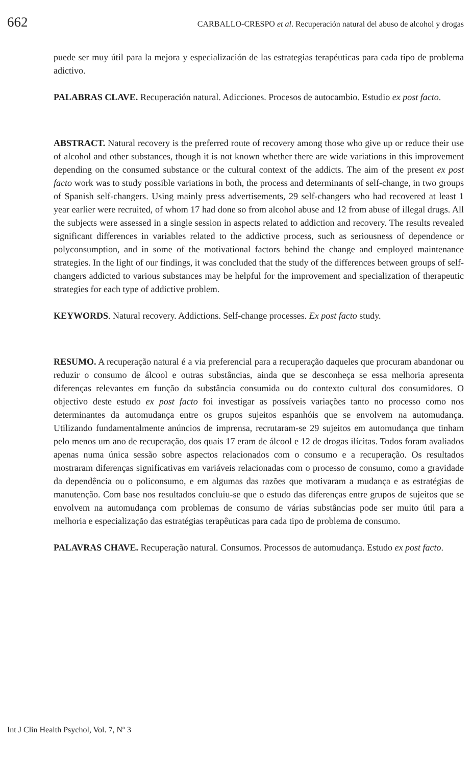662 CARBALLO-CRESPO et al. Recuperación natural del abuso de alcohol y drogas
puede ser muy útil para la mejora y especialización de las estrategias terapéuticas para cada tipo de problema adictivo.
PALABRAS CLAVE. Recuperación natural. Adicciones. Procesos de autocambio. Estudio ex post facto.
ABSTRACT. Natural recovery is the preferred route of recovery among those who give up or reduce their use of alcohol and other substances, though it is not known whether there are wide variations in this improvement depending on the consumed substance or the cultural context of the addicts. The aim of the present ex post facto work was to study possible variations in both, the process and determinants of self-change, in two groups of Spanish self-changers. Using mainly press advertisements, 29 self-changers who had recovered at least 1 year earlier were recruited, of whom 17 had done so from alcohol abuse and 12 from abuse of illegal drugs. All the subjects were assessed in a single session in aspects related to addiction and recovery. The results revealed significant differences in variables related to the addictive process, such as seriousness of dependence or polyconsumption, and in some of the motivational factors behind the change and employed maintenance strategies. In the light of our findings, it was concluded that the study of the differences between groups of self-changers addicted to various substances may be helpful for the improvement and specialization of therapeutic strategies for each type of addictive problem.
KEYWORDS. Natural recovery. Addictions. Self-change processes. Ex post facto study.
RESUMO. A recuperação natural é a via preferencial para a recuperação daqueles que procuram abandonar ou reduzir o consumo de álcool e outras substâncias, ainda que se desconheça se essa melhoria apresenta diferenças relevantes em função da substância consumida ou do contexto cultural dos consumidores. O objectivo deste estudo ex post facto foi investigar as possíveis variações tanto no processo como nos determinantes da automudança entre os grupos sujeitos espanhóis que se envolvem na automudança. Utilizando fundamentalmente anúncios de imprensa, recrutaram-se 29 sujeitos em automudança que tinham pelo menos um ano de recuperação, dos quais 17 eram de álcool e 12 de drogas ilícitas. Todos foram avaliados apenas numa única sessão sobre aspectos relacionados com o consumo e a recuperação. Os resultados mostraram diferenças significativas em variáveis relacionadas com o processo de consumo, como a gravidade da dependência ou o policonsumo, e em algumas das razões que motivaram a mudança e as estratégias de manutenção. Com base nos resultados concluiu-se que o estudo das diferenças entre grupos de sujeitos que se envolvem na automudança com problemas de consumo de várias substâncias pode ser muito útil para a melhoria e especialização das estratégias terapêuticas para cada tipo de problema de consumo.
PALAVRAS CHAVE. Recuperação natural. Consumos. Processos de automudança. Estudo ex post facto.
Int J Clin Health Psychol, Vol. 7, Nº 3